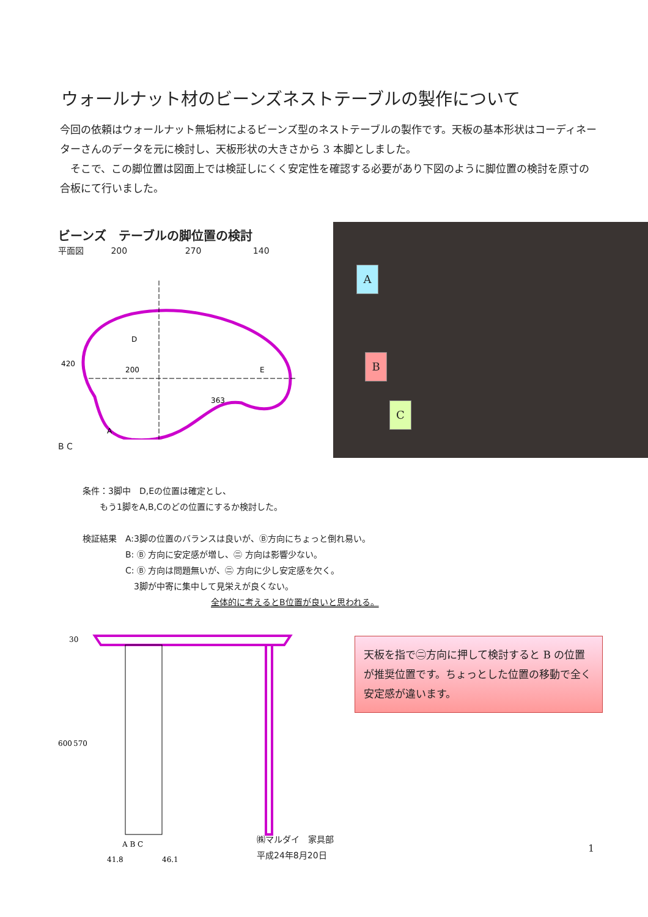ウォールナット材のビーンズネストテーブルの製作について
今回の依頼はウォールナット無垢材によるビーンズ型のネストテーブルの製作です。天板の基本形状はコーディネーターさんのデータを元に検討し、天板形状の大きさから 3 本脚としました。
　そこで、この脚位置は図面上では検証しにくく安定性を確認する必要があり下図のように脚位置の検討を原寸の合板にて行いました。
ビーンズ　テーブルの脚位置の検討
平面図 200 270 140
200
363
D
E
420
A
B C
A
B
C
条件：3脚中　D,Eの位置は確定とし、
　　もう1脚をA,B,Cのどの位置にするか検討した。
検証結果　A:3脚の位置のバランスは良いが、Ⓑ方向にちょっと倒れ易い。
　　　　　B: Ⓑ 方向に安定感が増し、㊁ 方向は影響少ない。
　　　　　C: Ⓑ 方向は問題無いが、㊁ 方向に少し安定感を欠く。
　　　　　　3脚が中寄に集中して見栄えが良くない。
全体的に考えるとB位置が良いと思われる。
30
600
570
A B C
41.8
46.1
天板を指で㊁方向に押して検討すると B の位置が推奨位置です。ちょっとした位置の移動で全く安定感が違います。
㈱マルダイ　家具部
平成24年8月20日
1